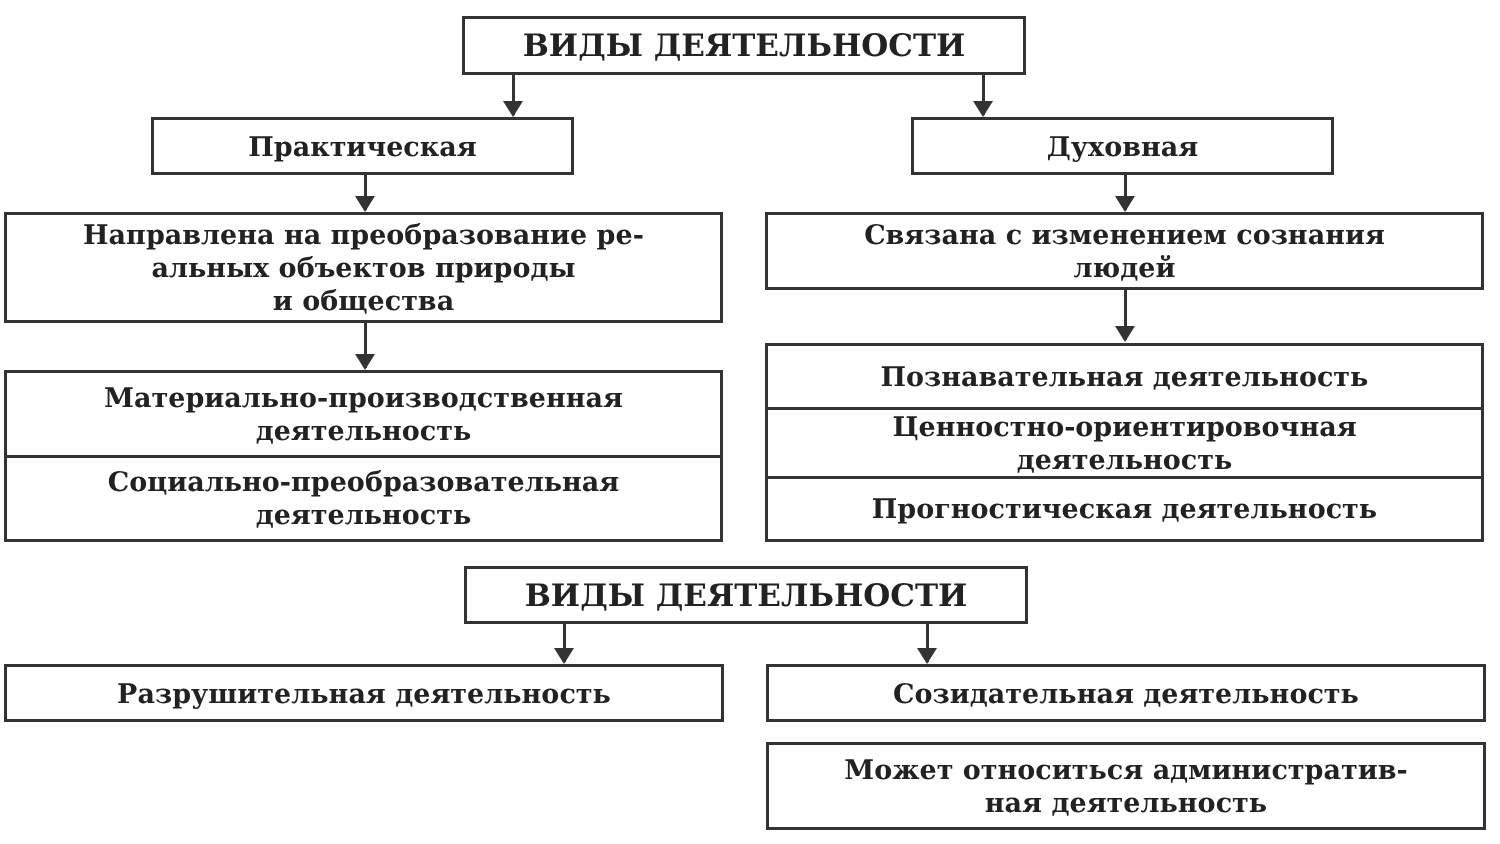ВИДЫ ДЕЯТЕЛЬНОСТИ
Практическая Духовная
Направлена на преобразование ре-
альных объектов природы
и общества
Связана с изменением сознания
людей
Материально-производственная
деятельность
Социально-преобразовательная
деятельность
Познавательная деятельность
Ценностно-ориентировочная
деятельность
Прогностическая деятельность
ВИДЫ ДЕЯТЕЛЬНОСТИ
Разрушительная деятельность Созидательная деятельность
Может относиться административ-
ная деятельность